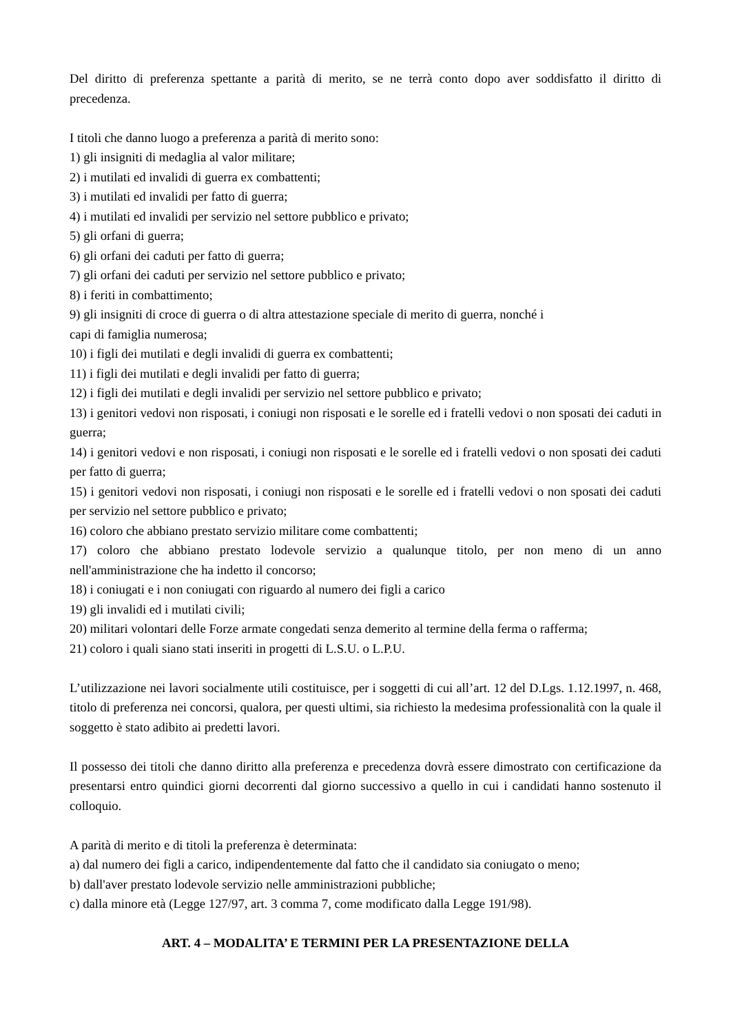Del diritto di preferenza spettante a parità di merito, se ne terrà conto dopo aver soddisfatto il diritto di precedenza.
I titoli che danno luogo a preferenza a parità di merito sono:
1) gli insigniti di medaglia al valor militare;
2) i mutilati ed invalidi di guerra ex combattenti;
3) i mutilati ed invalidi per fatto di guerra;
4) i mutilati ed invalidi per servizio nel settore pubblico e privato;
5) gli orfani di guerra;
6) gli orfani dei caduti per fatto di guerra;
7) gli orfani dei caduti per servizio nel settore pubblico e privato;
8) i feriti in combattimento;
9) gli insigniti di croce di guerra o di altra attestazione speciale di merito di guerra, nonché i
capi di famiglia numerosa;
10) i figli dei mutilati e degli invalidi di guerra ex combattenti;
11) i figli dei mutilati e degli invalidi per fatto di guerra;
12) i figli dei mutilati e degli invalidi per servizio nel settore pubblico e privato;
13) i genitori vedovi non risposati, i coniugi non risposati e le sorelle ed i fratelli vedovi o non sposati dei caduti in guerra;
14) i genitori vedovi e non risposati, i coniugi non risposati e le sorelle ed i fratelli vedovi o non sposati dei caduti per fatto di guerra;
15) i genitori vedovi non risposati, i coniugi non risposati e le sorelle ed i fratelli vedovi o non sposati dei caduti per servizio nel settore pubblico e privato;
16) coloro che abbiano prestato servizio militare come combattenti;
17) coloro che abbiano prestato lodevole servizio a qualunque titolo, per non meno di un anno nell'amministrazione che ha indetto il concorso;
18) i coniugati e i non coniugati con riguardo al numero dei figli a carico
19) gli invalidi ed i mutilati civili;
20) militari volontari delle Forze armate congedati senza demerito al termine della ferma o rafferma;
21) coloro i quali siano stati inseriti in progetti di L.S.U. o L.P.U.
L’utilizzazione nei lavori socialmente utili costituisce, per i soggetti di cui all’art. 12 del D.Lgs. 1.12.1997, n. 468, titolo di preferenza nei concorsi, qualora, per questi ultimi, sia richiesto la medesima professionalità con la quale il soggetto è stato adibito ai predetti lavori.
Il possesso dei titoli che danno diritto alla preferenza e precedenza dovrà essere dimostrato con certificazione da presentarsi entro quindici giorni decorrenti dal giorno successivo a quello in cui i candidati hanno sostenuto il colloquio.
A parità di merito e di titoli la preferenza è determinata:
a) dal numero dei figli a carico, indipendentemente dal fatto che il candidato sia coniugato o meno;
b) dall'aver prestato lodevole servizio nelle amministrazioni pubbliche;
c) dalla minore età (Legge 127/97, art. 3 comma 7, come modificato dalla Legge 191/98).
ART. 4 – MODALITA’ E TERMINI PER LA PRESENTAZIONE DELLA